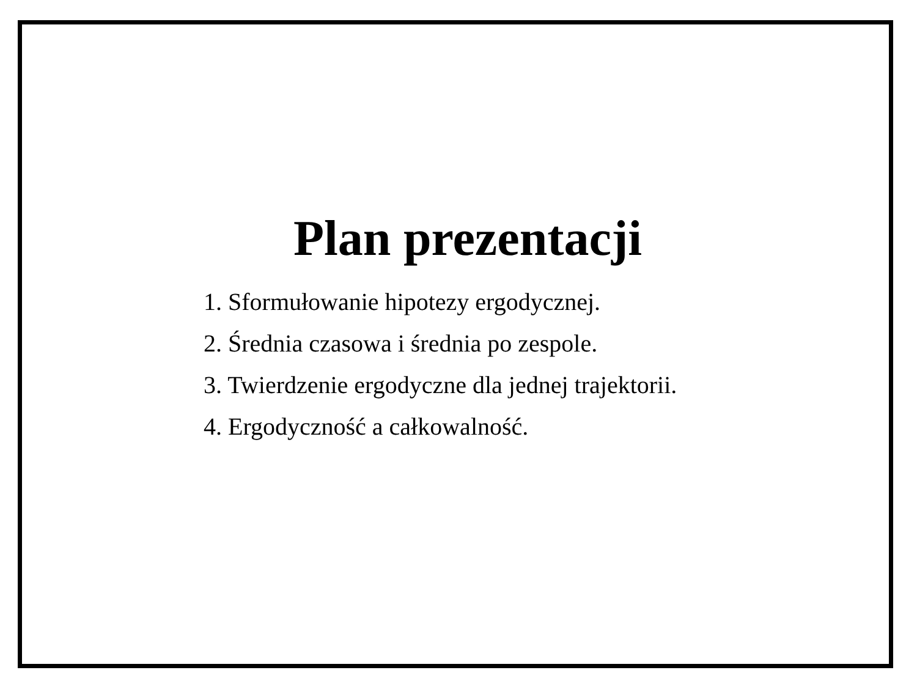Plan prezentacji
1. Sformułowanie hipotezy ergodycznej.
2. Średnia czasowa i średnia po zespole.
3. Twierdzenie ergodyczne dla jednej trajektorii.
4. Ergodyczność a całkowalność.